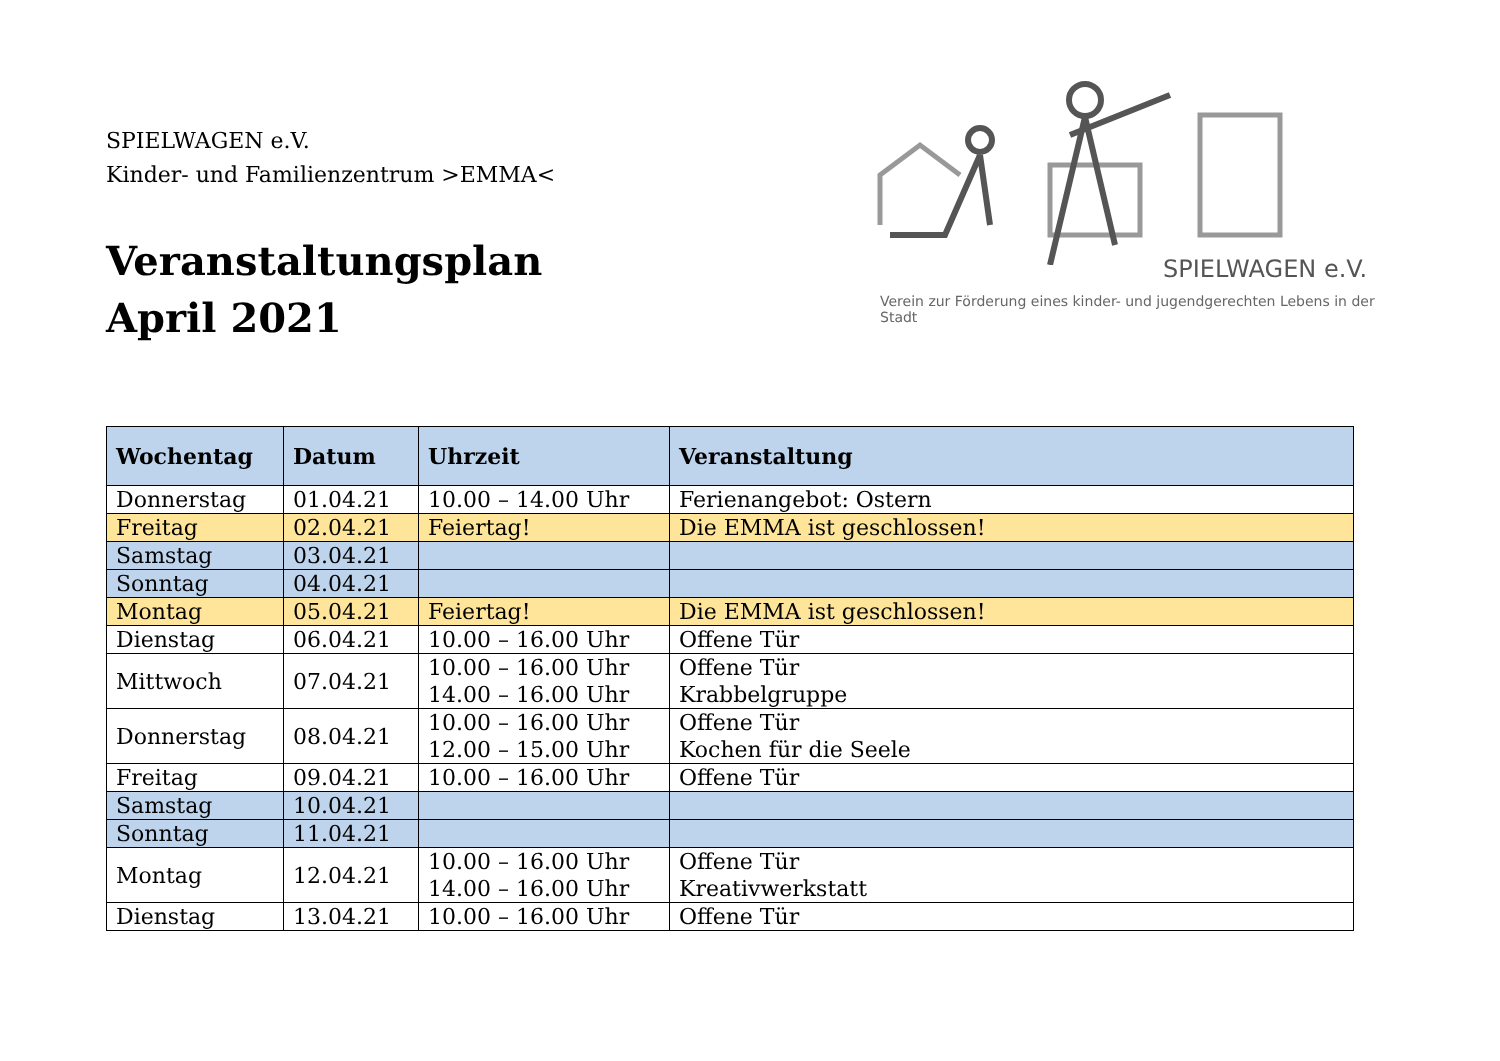SPIELWAGEN e.V.
Kinder- und Familienzentrum >EMMA<
Veranstaltungsplan
April 2021
SPIELWAGEN e.V.
Verein zur Förderung eines kinder- und jugendgerechten Lebens in der Stadt
| Wochentag | Datum | Uhrzeit | Veranstaltung |
| --- | --- | --- | --- |
| Donnerstag | 01.04.21 | 10.00 – 14.00 Uhr | Ferienangebot: Ostern |
| Freitag | 02.04.21 | Feiertag! | Die EMMA ist geschlossen! |
| Samstag | 03.04.21 | | |
| Sonntag | 04.04.21 | | |
| Montag | 05.04.21 | Feiertag! | Die EMMA ist geschlossen! |
| Dienstag | 06.04.21 | 10.00 – 16.00 Uhr | Offene Tür |
| Mittwoch | 07.04.21 | 10.00 – 16.00 Uhr 14.00 – 16.00 Uhr | Offene Tür Krabbelgruppe |
| Donnerstag | 08.04.21 | 10.00 – 16.00 Uhr 12.00 – 15.00 Uhr | Offene Tür Kochen für die Seele |
| Freitag | 09.04.21 | 10.00 – 16.00 Uhr | Offene Tür |
| Samstag | 10.04.21 | | |
| Sonntag | 11.04.21 | | |
| Montag | 12.04.21 | 10.00 – 16.00 Uhr 14.00 – 16.00 Uhr | Offene Tür Kreativwerkstatt |
| Dienstag | 13.04.21 | 10.00 – 16.00 Uhr | Offene Tür |